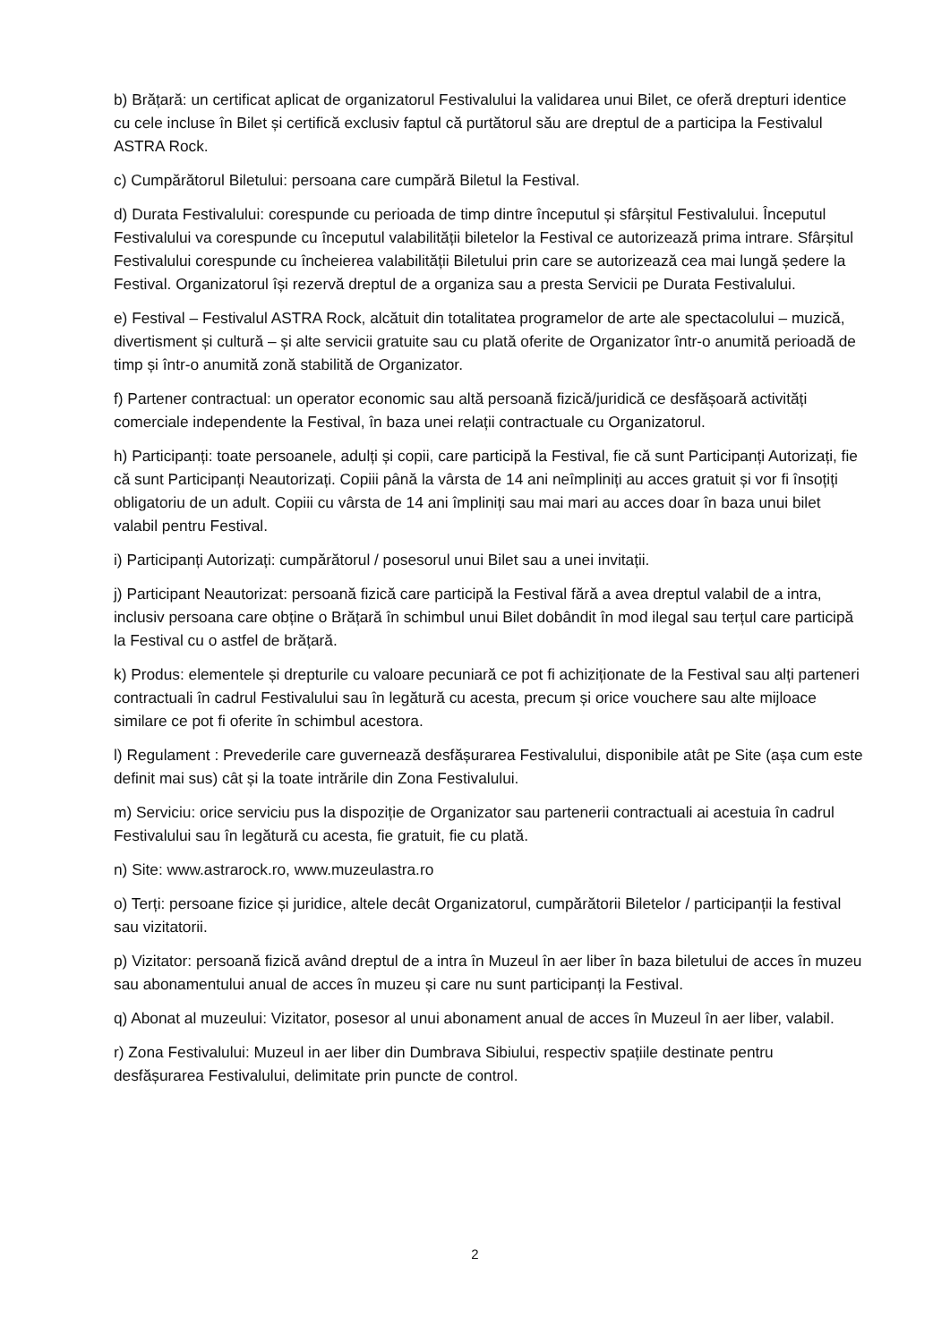b) Brățară: un certificat aplicat de organizatorul Festivalului la validarea unui Bilet, ce oferă drepturi identice cu cele incluse în Bilet și certifică exclusiv faptul că purtătorul său are dreptul de a participa la Festivalul ASTRA Rock.
c) Cumpărătorul Biletului: persoana care cumpără Biletul la Festival.
d) Durata Festivalului: corespunde cu perioada de timp dintre începutul și sfârșitul Festivalului. Începutul Festivalului va corespunde cu începutul valabilității biletelor la Festival ce autorizează prima intrare. Sfârșitul Festivalului corespunde cu încheierea valabilității Biletului prin care se autorizează cea mai lungă ședere la Festival. Organizatorul își rezervă dreptul de a organiza sau a presta Servicii pe Durata Festivalului.
e) Festival – Festivalul ASTRA Rock, alcătuit din totalitatea programelor de arte ale spectacolului – muzică, divertisment și cultură – și alte servicii gratuite sau cu plată oferite de Organizator într-o anumită perioadă de timp și într-o anumită zonă stabilită de Organizator.
f) Partener contractual: un operator economic sau altă persoană fizică/juridică ce desfășoară activități comerciale independente la Festival, în baza unei relații contractuale cu Organizatorul.
h) Participanți: toate persoanele, adulți și copii, care participă la Festival, fie că sunt Participanți Autorizați, fie că sunt Participanți Neautorizați. Copiii până la vârsta de 14 ani neîmpliniți au acces gratuit și vor fi însoțiți obligatoriu de un adult. Copiii cu vârsta de 14 ani împliniți sau mai mari au acces doar în baza unui bilet valabil pentru Festival.
i) Participanți Autorizați: cumpărătorul / posesorul unui Bilet sau a unei invitații.
j) Participant Neautorizat: persoană fizică care participă la Festival fără a avea dreptul valabil de a intra, inclusiv persoana care obține o Brățară în schimbul unui Bilet dobândit în mod ilegal sau terțul care participă la Festival cu o astfel de brățară.
k) Produs: elementele și drepturile cu valoare pecuniară ce pot fi achiziționate de la Festival sau alți parteneri contractuali în cadrul Festivalului sau în legătură cu acesta, precum și orice vouchere sau alte mijloace similare ce pot fi oferite în schimbul acestora.
l) Regulament : Prevederile care guvernează desfășurarea Festivalului, disponibile atât pe Site (așa cum este definit mai sus) cât și la toate intrările din Zona Festivalului.
m) Serviciu: orice serviciu pus la dispoziție de Organizator sau partenerii contractuali ai acestuia în cadrul Festivalului sau în legătură cu acesta, fie gratuit, fie cu plată.
n) Site: www.astrarock.ro, www.muzeulastra.ro
o) Terți: persoane fizice și juridice, altele decât Organizatorul, cumpărătorii Biletelor / participanții la festival sau vizitatorii.
p) Vizitator: persoană fizică având dreptul de a intra în Muzeul în aer liber în baza biletului de acces în muzeu sau abonamentului anual de acces în muzeu și care nu sunt participanți la Festival.
q) Abonat al muzeului: Vizitator, posesor al unui abonament anual de acces în Muzeul în aer liber, valabil.
r) Zona Festivalului: Muzeul in aer liber din Dumbrava Sibiului, respectiv spațiile destinate pentru desfășurarea Festivalului, delimitate prin puncte de control.
2